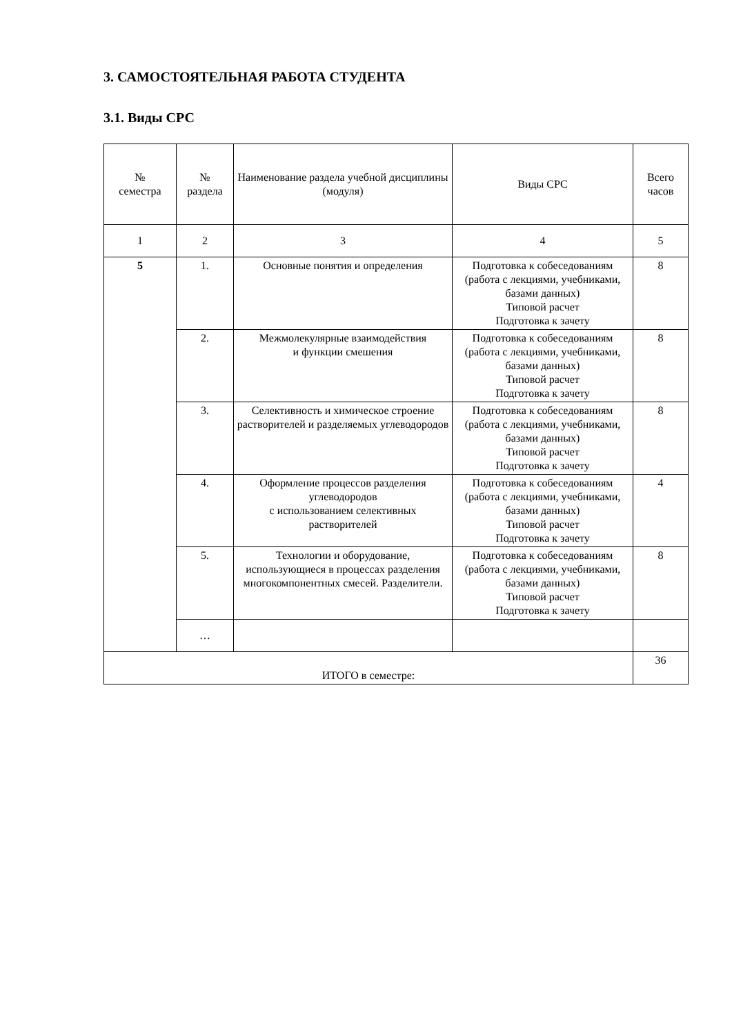3. САМОСТОЯТЕЛЬНАЯ РАБОТА СТУДЕНТА
3.1. Виды СРС
| № семестра | № раздела | Наименование раздела учебной дисциплины (модуля) | Виды СРС | Всего часов |
| --- | --- | --- | --- | --- |
| 1 | 2 | 3 | 4 | 5 |
| 5 | 1. | Основные понятия и определения | Подготовка к собеседованиям (работа с лекциями, учебниками, базами данных) Типовой расчет Подготовка к зачету | 8 |
| | 2. | Межмолекулярные взаимодействия и функции смешения | Подготовка к собеседованиям (работа с лекциями, учебниками, базами данных) Типовой расчет Подготовка к зачету | 8 |
| | 3. | Селективность и химическое строение растворителей и разделяемых углеводородов | Подготовка к собеседованиям (работа с лекциями, учебниками, базами данных) Типовой расчет Подготовка к зачету | 8 |
| | 4. | Оформление процессов разделения углеводородов с использованием селективных растворителей | Подготовка к собеседованиям (работа с лекциями, учебниками, базами данных) Типовой расчет Подготовка к зачету | 4 |
| | 5. | Технологии и оборудование, использующиеся в процессах разделения многокомпонентных смесей. Разделители. | Подготовка к собеседованиям (работа с лекциями, учебниками, базами данных) Типовой расчет Подготовка к зачету | 8 |
| | … | | | |
| ИТОГО в семестре: | | | | 36 |